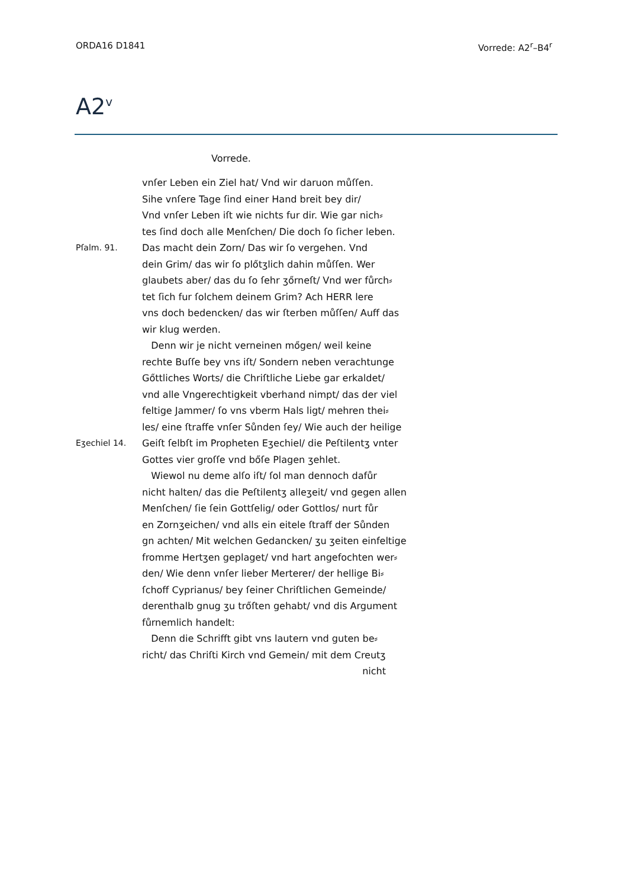ORDA16 D1841 Vorrede: A2<sup>r</sup>–B4<sup>r</sup>
A2<sup>v</sup>
Vorrede.
vnſer Leben ein Ziel hat/ Vnd wir daruon můſſen.
Sihe vnſere Tage ſind einer Hand breit bey dir/
Vnd vnſer Leben iſt wie nichts fur dir. Wie gar nich⸗
tes ſind doch alle Menſchen/ Die doch ſo ſicher leben.
Pſalm. 91. Das macht dein Zorn/ Das wir ſo vergehen. Vnd
dein Grim/ das wir ſo plőtʒlich dahin můſſen. Wer
glaubets aber/ das du ſo ſehr ʒőrneſt/ Vnd wer fůrch⸗
tet ſich fur ſolchem deinem Grim? Ach HERR lere
vns doch bedencken/ das wir ſterben můſſen/ Auff das
wir klug werden.
Denn wir je nicht verneinen mőgen/ weil keine
rechte Buſſe bey vns iſt/ Sondern neben verachtunge
Gőttliches Worts/ die Chriſtliche Liebe gar erkaldet/
vnd alle Vngerechtigkeit vberhand nimpt/ das der viel
feltige Jammer/ ſo vns vberm Hals ligt/ mehren thei⸗
les/ eine ſtraffe vnſer Sůnden ſey/ Wie auch der heilige
Eʒechiel 14. Geiſt ſelbſt im Propheten Eʒechiel/ die Peſtilentʒ vnter
Gottes vier groſſe vnd bőſe Plagen ʒehlet.
Wiewol nu deme alſo iſt/ ſol man dennoch dafůr
nicht halten/ das die Peſtilentʒ alleʒeit/ vnd gegen allen
Menſchen/ ſie ſein Gottſelig/ oder Gottlos/ nurt fůr
en Zornʒeichen/ vnd alls ein eitele ſtraff der Sůnden
gn achten/ Mit welchen Gedancken/ ʒu ʒeiten einfeltige
fromme Hertʒen geplaget/ vnd hart angefochten wer⸗
den/ Wie denn vnſer lieber Merterer/ der hellige Bi⸗
ſchoff Cyprianus/ bey ſeiner Chriſtlichen Gemeinde/
derenthalb gnug ʒu trőſten gehabt/ vnd dis Argument
fůrnemlich handelt:
Denn die Schrifft gibt vns lautern vnd guten be⸗
richt/ das Chriſti Kirch vnd Gemein/ mit dem Creutʒ
nicht